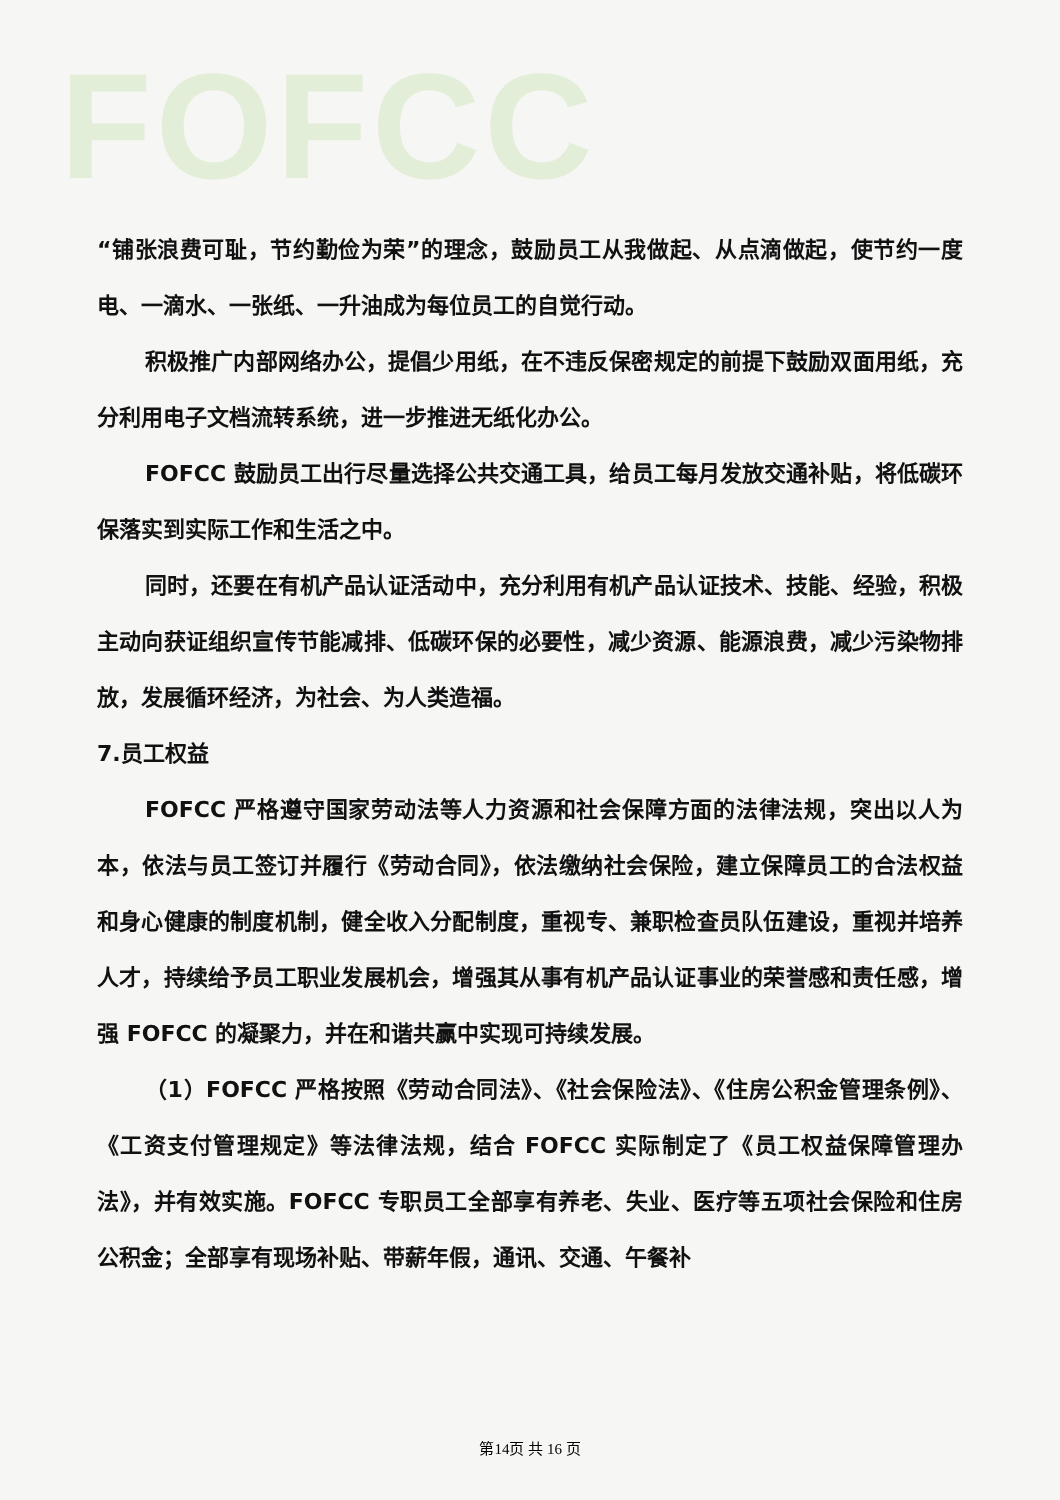FOFCC
“铺张浪费可耻，节约勤俭为荣”的理念，鼓励员工从我做起、从点滴做起，使节约一度电、一滴水、一张纸、一升油成为每位员工的自觉行动。
积极推广内部网络办公，提倡少用纸，在不违反保密规定的前提下鼓励双面用纸，充分利用电子文档流转系统，进一步推进无纸化办公。
FOFCC 鼓励员工出行尽量选择公共交通工具，给员工每月发放交通补贴，将低碳环保落实到实际工作和生活之中。
同时，还要在有机产品认证活动中，充分利用有机产品认证技术、技能、经验，积极主动向获证组织宣传节能减排、低碳环保的必要性，减少资源、能源浪费，减少污染物排放，发展循环经济，为社会、为人类造福。
7.员工权益
FOFCC 严格遵守国家劳动法等人力资源和社会保障方面的法律法规，突出以人为本，依法与员工签订并履行《劳动合同》，依法缴纳社会保险，建立保障员工的合法权益和身心健康的制度机制，健全收入分配制度，重视专、兼职检查员队伍建设，重视并培养人才，持续给予员工职业发展机会，增强其从事有机产品认证事业的荣誉感和责任感，增强 FOFCC 的凝聚力，并在和谐共赢中实现可持续发展。
（1）FOFCC 严格按照《劳动合同法》、《社会保险法》、《住房公积金管理条例》、《工资支付管理规定》等法律法规，结合 FOFCC 实际制定了《员工权益保障管理办法》，并有效实施。FOFCC 专职员工全部享有养老、失业、医疗等五项社会保险和住房公积金；全部享有现场补贴、带薪年假，通讯、交通、午餐补
第14页 共 16 页